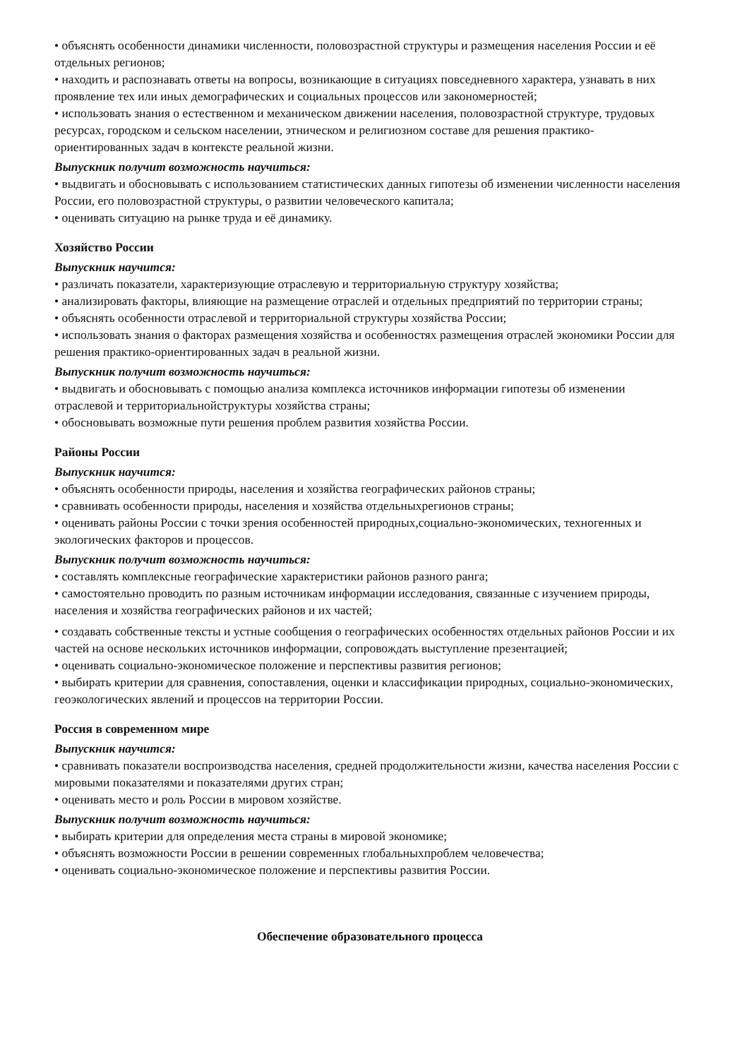• объяснять особенности динамики численности, половозрастной структуры и размещения населения России и её отдельных регионов;
• находить и распознавать ответы на вопросы, возникающие в ситуациях повседневного характера, узнавать в них проявление тех или иных демографических и социальных процессов или закономерностей;
• использовать знания о естественном и механическом движении населения, половозрастной структуре, трудовых ресурсах, городском и сельском населении, этническом и религиозном составе для решения практико-ориентированных задач в контексте реальной жизни.
Выпускник получит возможность научиться:
• выдвигать и обосновывать с использованием статистических данных гипотезы об изменении численности населения России, его половозрастной структуры, о развитии человеческого капитала;
• оценивать ситуацию на рынке труда и её динамику.
Хозяйство России
Выпускник научится:
• различать показатели, характеризующие отраслевую и территориальную структуру хозяйства;
• анализировать факторы, влияющие на размещение отраслей и отдельных предприятий по территории страны;
• объяснять особенности отраслевой и территориальной структуры хозяйства России;
• использовать знания о факторах размещения хозяйства и особенностях размещения отраслей экономики России для решения практико-ориентированных задач в реальной жизни.
Выпускник получит возможность научиться:
• выдвигать и обосновывать с помощью анализа комплекса источников информации гипотезы об изменении отраслевой и территориальнойструктуры хозяйства страны;
• обосновывать возможные пути решения проблем развития хозяйства России.
Районы России
Выпускник научится:
• объяснять особенности природы, населения и хозяйства географических районов страны;
• сравнивать особенности природы, населения и хозяйства отдельныхрегионов страны;
• оценивать районы России с точки зрения особенностей природных,социально-экономических, техногенных и экологических факторов и процессов.
Выпускник получит возможность научиться:
• составлять комплексные географические характеристики районов разного ранга;
• самостоятельно проводить по разным источникам информации исследования, связанные с изучением природы, населения и хозяйства географических районов и их частей;
• создавать собственные тексты и устные сообщения о географических особенностях отдельных районов России и их частей на основе нескольких источников информации, сопровождать выступление презентацией;
• оценивать социально-экономическое положение и перспективы развития регионов;
• выбирать критерии для сравнения, сопоставления, оценки и классификации природных, социально-экономических, геоэкологических явлений и процессов на территории России.
Россия в современном мире
Выпускник научится:
• сравнивать показатели воспроизводства населения, средней продолжительности жизни, качества населения России с мировыми показателями и показателями других стран;
• оценивать место и роль России в мировом хозяйстве.
Выпускник получит возможность научиться:
• выбирать критерии для определения места страны в мировой экономике;
• объяснять возможности России в решении современных глобальныхпроблем человечества;
• оценивать социально-экономическое положение и перспективы развития России.
Обеспечение образовательного процесса